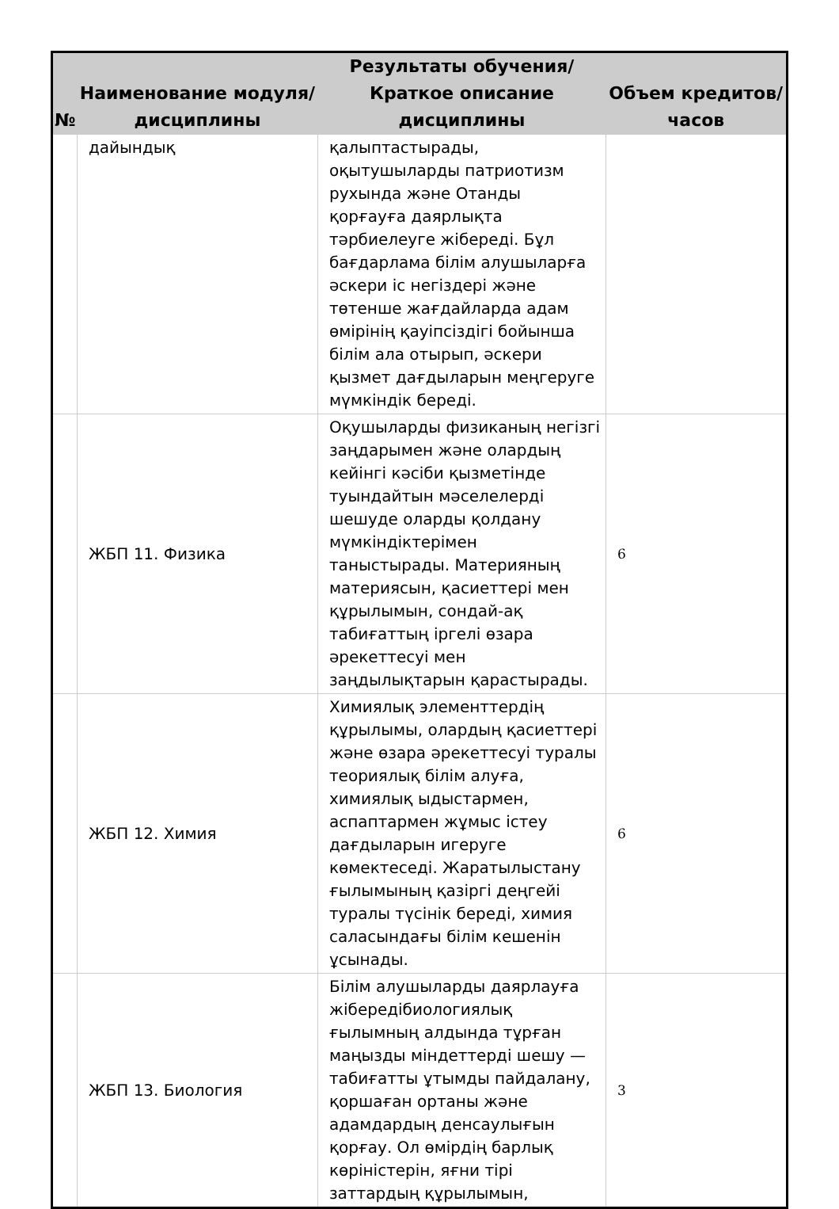| № | Наименование модуля/дисциплины | Результаты обучения/Краткое описание дисциплины | Объем кредитов/часов |
| --- | --- | --- | --- |
| | дайындық | қалыптастырады, оқытушыларды патриотизм рухында және Отанды қорғауға даярлықта тәрбиелеуге жібереді. Бұл бағдарлама білім алушыларға әскери іс негіздері және төтенше жағдайларда адам өмірінің қауіпсіздігі бойынша білім ала отырып, әскери қызмет дағдыларын меңгеруге мүмкіндік береді. | |
| | ЖБП 11. Физика | Оқушыларды физиканың негізгі заңдарымен және олардың кейінгі кәсіби қызметінде туындайтын мәселелерді шешуде оларды қолдану мүмкіндіктерімен таныстырады. Материяның материясын, қасиеттері мен құрылымын, сондай-ақ табиғаттың іргелі өзара әрекеттесуі мен заңдылықтарын қарастырады. | 6 |
| | ЖБП 12. Химия | Химиялық элементтердің құрылымы, олардың қасиеттері және өзара әрекеттесуі туралы теориялық білім алуға, химиялық ыдыстармен, аспаптармен жұмыс істеу дағдыларын игеруге көмектеседі. Жаратылыстану ғылымының қазіргі деңгейі туралы түсінік береді, химия саласындағы білім кешенін ұсынады. | 6 |
| | ЖБП 13. Биология | Білім алушыларды даярлауға жіберед­ібиологиялық ғылымның алдында тұрған маңызды міндеттерді шешу — табиғатты ұтымды пайдалану, қоршаған ортаны және адамдардың денсаулығын қорғау. Ол өмірдің барлық көріністерін, яғни тірі заттардың құрылымын, | 3 |